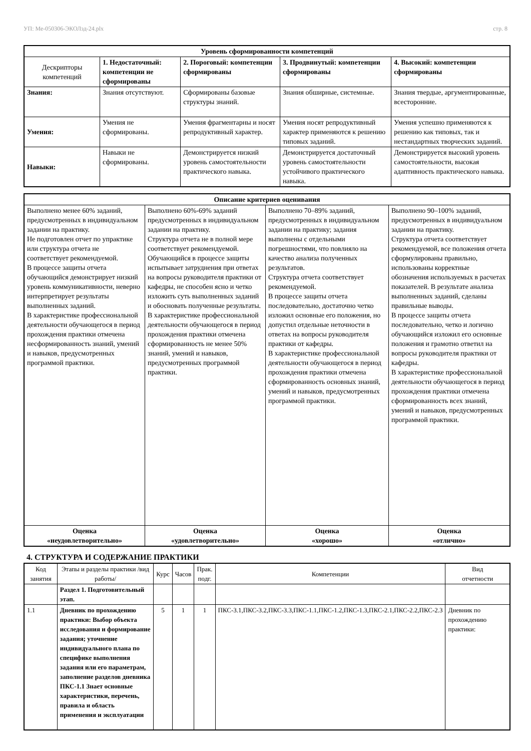УП: Ме-050306-ЭКОЛзд-24.plx стр. 8
| Уровень сформированности компетенций | | | | |
| --- | --- | --- | --- | --- |
| Дескрипторы компетенций | 1. Недостаточный: компетенции не сформированы | 2. Пороговый: компетенции сформированы | 3. Продвинутый: компетенции сформированы | 4. Высокий: компетенции сформированы |
| Знания: | Знания отсутствуют. | Сформированы базовые структуры знаний. | Знания обширные, системные. | Знания твердые, аргументированные, всесторонние. |
| Умения: | Умения не сформированы. | Умения фрагментарны и носят репродуктивный характер. | Умения носят репродуктивный характер применяются к решению типовых заданий. | Умения успешно применяются к решению как типовых, так и нестандартных творческих заданий. |
| Навыки: | Навыки не сформированы. | Демонстрируется низкий уровень самостоятельности практического навыка. | Демонстрируется достаточный уровень самостоятельности устойчивого практического навыка. | Демонстрируется высокий уровень самостоятельности, высокая адаптивность практического навыка. |
| Описание критериев оценивания | | | |
| --- | --- | --- | --- |
| Выполнено менее 60% заданий, предусмотренных в индивидуальном задании на практику. Не подготовлен отчет по упрактике или структура отчета не соответствует рекомендуемой. В процессе защиты отчета обучающийся демонстрирует низкий уровень коммуникативности, неверно интерпретирует результаты выполненных заданий. В характеристике профессиональной деятельности обучающегося в период прохождения практики отмечена несформированность знаний, умений и навыков, предусмотренных программой практики. | Выполнено 60%-69% заданий предусмотренных в индивидуальном задании на практику. Структура отчета не в полной мере соответствует рекомендуемой. Обучающийся в процессе защиты испытывает затруднения при ответах на вопросы руководителя практики от кафедры, не способен ясно и четко изложить суть выполненных заданий и обосновать полученные результаты. В характеристике профессиональной деятельности обучающегося в период прохождения практики отмечена сформированность не менее 50% знаний, умений и навыков, предусмотренных программой практики. | Выполнено 70–89% заданий, предусмотренных в индивидуальном задании на практику; задания выполнены с отдельными погрешностями, что повлияло на качество анализа полученных результатов. Структура отчета соответствует рекомендуемой. В процессе защиты отчета последовательно, достаточно четко изложил основные его положения, но допустил отдельные неточности в ответах на вопросы руководителя практики от кафедры. В характеристике профессиональной деятельности обучающегося в период прохождения практики отмечена сформированность основных знаний, умений и навыков, предусмотренных программой практики. | Выполнено 90–100% заданий, предусмотренных в индивидуальном задании на практику. Структура отчета соответствует рекомендуемой, все положения отчета сформулированы правильно, использованы корректные обозначения используемых в расчетах показателей. В результате анализа выполненных заданий, сделаны правильные выводы. В процессе защиты отчета последовательно, четко и логично обучающийся изложил его основные положения и грамотно ответил на вопросы руководителя практики от кафедры. В характеристике профессиональной деятельности обучающегося в период прохождения практики отмечена сформированность всех знаний, умений и навыков, предусмотренных программой практики. |
| Оценка «неудовлетворительно» | Оценка «удовлетворительно» | Оценка «хорошо» | Оценка «отлично» |
4. СТРУКТУРА И СОДЕРЖАНИЕ ПРАКТИКИ
| Код занятия | Этапы и разделы практики /вид работы/ | Курс | Часов | Прак. подг. | Компетенции | Вид отчетности |
| | Раздел 1. Подготовительный этап. | | | | | |
| 1.1 | Дневник по прохождению практики: Выбор объекта исследования и формирование задания; уточнение индивидуального плана по специфике выполнения задания или его параметрам, заполнение разделов дневника ПКС-1.1 Знает основные характеристики, перечень, правила и область применения и эксплуатации | 5 | 1 | 1 | ПКС-3.1,ПКС-3.2,ПКС-3.3,ПКС-1.1,ПКС-1.2,ПКС-1.3,ПКС-2.1,ПКС-2.2,ПКС-2.3 | Дневник по прохождению практики: |